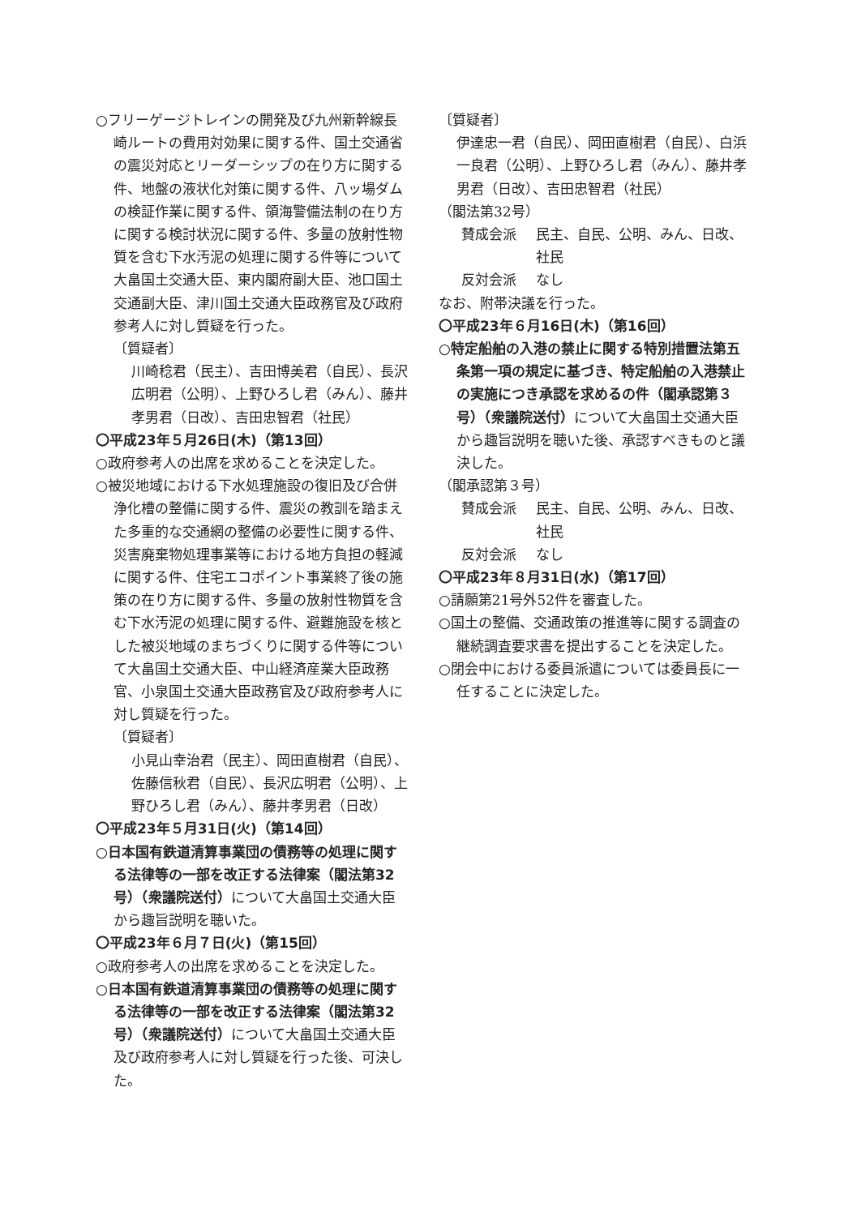○フリーゲージトレインの開発及び九州新幹線長崎ルートの費用対効果に関する件、国土交通省の震災対応とリーダーシップの在り方に関する件、地盤の液状化対策に関する件、八ッ場ダムの検証作業に関する件、領海警備法制の在り方に関する検討状況に関する件、多量の放射性物質を含む下水汚泥の処理に関する件等について大畠国土交通大臣、東内閣府副大臣、池口国土交通副大臣、津川国土交通大臣政務官及び政府参考人に対し質疑を行った。
〔質疑者〕
川崎稔君（民主）、吉田博美君（自民）、長沢広明君（公明）、上野ひろし君（みん）、藤井孝男君（日改）、吉田忠智君（社民）
〇平成23年５月26日(木)（第13回）
○政府参考人の出席を求めることを決定した。
○被災地域における下水処理施設の復旧及び合併浄化槽の整備に関する件、震災の教訓を踏まえた多重的な交通網の整備の必要性に関する件、災害廃棄物処理事業等における地方負担の軽減に関する件、住宅エコポイント事業終了後の施策の在り方に関する件、多量の放射性物質を含む下水汚泥の処理に関する件、避難施設を核とした被災地域のまちづくりに関する件等について大畠国土交通大臣、中山経済産業大臣政務官、小泉国土交通大臣政務官及び政府参考人に対し質疑を行った。
〔質疑者〕
小見山幸治君（民主）、岡田直樹君（自民）、佐藤信秋君（自民）、長沢広明君（公明）、上野ひろし君（みん）、藤井孝男君（日改）
〇平成23年５月31日(火)（第14回）
○日本国有鉄道清算事業団の債務等の処理に関する法律等の一部を改正する法律案（閣法第32号）（衆議院送付）について大畠国土交通大臣から趣旨説明を聴いた。
〇平成23年６月７日(火)（第15回）
○政府参考人の出席を求めることを決定した。
○日本国有鉄道清算事業団の債務等の処理に関する法律等の一部を改正する法律案（閣法第32号）（衆議院送付）について大畠国土交通大臣及び政府参考人に対し質疑を行った後、可決した。
〔質疑者〕
伊達忠一君（自民）、岡田直樹君（自民）、白浜一良君（公明）、上野ひろし君（みん）、藤井孝男君（日改）、吉田忠智君（社民）
（閣法第32号）
賛成会派 民主、自民、公明、みん、日改、社民
反対会派 なし
なお、附帯決議を行った。
〇平成23年６月16日(木)（第16回）
○特定船舶の入港の禁止に関する特別措置法第五条第一項の規定に基づき、特定船舶の入港禁止の実施につき承認を求めるの件（閣承認第３号）（衆議院送付）について大畠国土交通大臣から趣旨説明を聴いた後、承認すべきものと議決した。
（閣承認第３号）
賛成会派 民主、自民、公明、みん、日改、社民
反対会派 なし
〇平成23年８月31日(水)（第17回）
○請願第21号外52件を審査した。
○国土の整備、交通政策の推進等に関する調査の継続調査要求書を提出することを決定した。
○閉会中における委員派遣については委員長に一任することに決定した。